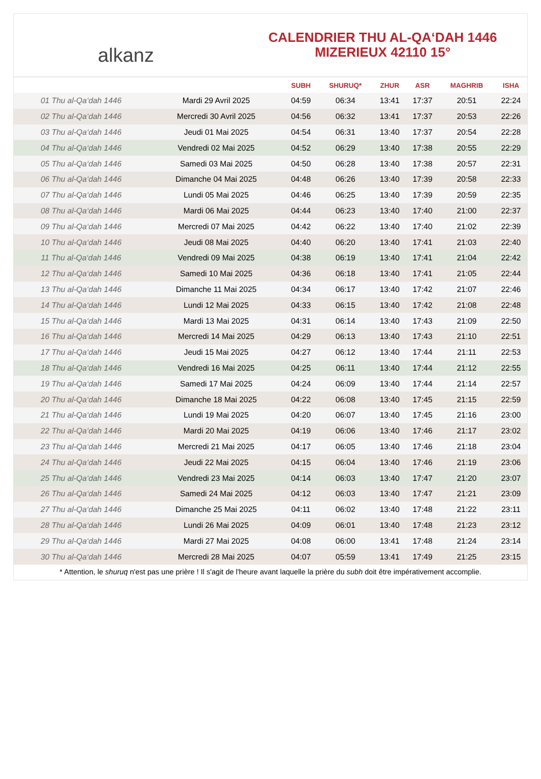alkanz
CALENDRIER THU AL-QA‘DAH 1446
MIZERIEUX 42110 15°
| | | SUBH | SHURUQ* | ZHUR | ASR | MAGHRIB | ISHA |
| --- | --- | --- | --- | --- | --- | --- | --- |
| 01 Thu al-Qa‘dah 1446 | Mardi 29 Avril 2025 | 04:59 | 06:34 | 13:41 | 17:37 | 20:51 | 22:24 |
| 02 Thu al-Qa‘dah 1446 | Mercredi 30 Avril 2025 | 04:56 | 06:32 | 13:41 | 17:37 | 20:53 | 22:26 |
| 03 Thu al-Qa‘dah 1446 | Jeudi 01 Mai 2025 | 04:54 | 06:31 | 13:40 | 17:37 | 20:54 | 22:28 |
| 04 Thu al-Qa‘dah 1446 | Vendredi 02 Mai 2025 | 04:52 | 06:29 | 13:40 | 17:38 | 20:55 | 22:29 |
| 05 Thu al-Qa‘dah 1446 | Samedi 03 Mai 2025 | 04:50 | 06:28 | 13:40 | 17:38 | 20:57 | 22:31 |
| 06 Thu al-Qa‘dah 1446 | Dimanche 04 Mai 2025 | 04:48 | 06:26 | 13:40 | 17:39 | 20:58 | 22:33 |
| 07 Thu al-Qa‘dah 1446 | Lundi 05 Mai 2025 | 04:46 | 06:25 | 13:40 | 17:39 | 20:59 | 22:35 |
| 08 Thu al-Qa‘dah 1446 | Mardi 06 Mai 2025 | 04:44 | 06:23 | 13:40 | 17:40 | 21:00 | 22:37 |
| 09 Thu al-Qa‘dah 1446 | Mercredi 07 Mai 2025 | 04:42 | 06:22 | 13:40 | 17:40 | 21:02 | 22:39 |
| 10 Thu al-Qa‘dah 1446 | Jeudi 08 Mai 2025 | 04:40 | 06:20 | 13:40 | 17:41 | 21:03 | 22:40 |
| 11 Thu al-Qa‘dah 1446 | Vendredi 09 Mai 2025 | 04:38 | 06:19 | 13:40 | 17:41 | 21:04 | 22:42 |
| 12 Thu al-Qa‘dah 1446 | Samedi 10 Mai 2025 | 04:36 | 06:18 | 13:40 | 17:41 | 21:05 | 22:44 |
| 13 Thu al-Qa‘dah 1446 | Dimanche 11 Mai 2025 | 04:34 | 06:17 | 13:40 | 17:42 | 21:07 | 22:46 |
| 14 Thu al-Qa‘dah 1446 | Lundi 12 Mai 2025 | 04:33 | 06:15 | 13:40 | 17:42 | 21:08 | 22:48 |
| 15 Thu al-Qa‘dah 1446 | Mardi 13 Mai 2025 | 04:31 | 06:14 | 13:40 | 17:43 | 21:09 | 22:50 |
| 16 Thu al-Qa‘dah 1446 | Mercredi 14 Mai 2025 | 04:29 | 06:13 | 13:40 | 17:43 | 21:10 | 22:51 |
| 17 Thu al-Qa‘dah 1446 | Jeudi 15 Mai 2025 | 04:27 | 06:12 | 13:40 | 17:44 | 21:11 | 22:53 |
| 18 Thu al-Qa‘dah 1446 | Vendredi 16 Mai 2025 | 04:25 | 06:11 | 13:40 | 17:44 | 21:12 | 22:55 |
| 19 Thu al-Qa‘dah 1446 | Samedi 17 Mai 2025 | 04:24 | 06:09 | 13:40 | 17:44 | 21:14 | 22:57 |
| 20 Thu al-Qa‘dah 1446 | Dimanche 18 Mai 2025 | 04:22 | 06:08 | 13:40 | 17:45 | 21:15 | 22:59 |
| 21 Thu al-Qa‘dah 1446 | Lundi 19 Mai 2025 | 04:20 | 06:07 | 13:40 | 17:45 | 21:16 | 23:00 |
| 22 Thu al-Qa‘dah 1446 | Mardi 20 Mai 2025 | 04:19 | 06:06 | 13:40 | 17:46 | 21:17 | 23:02 |
| 23 Thu al-Qa‘dah 1446 | Mercredi 21 Mai 2025 | 04:17 | 06:05 | 13:40 | 17:46 | 21:18 | 23:04 |
| 24 Thu al-Qa‘dah 1446 | Jeudi 22 Mai 2025 | 04:15 | 06:04 | 13:40 | 17:46 | 21:19 | 23:06 |
| 25 Thu al-Qa‘dah 1446 | Vendredi 23 Mai 2025 | 04:14 | 06:03 | 13:40 | 17:47 | 21:20 | 23:07 |
| 26 Thu al-Qa‘dah 1446 | Samedi 24 Mai 2025 | 04:12 | 06:03 | 13:40 | 17:47 | 21:21 | 23:09 |
| 27 Thu al-Qa‘dah 1446 | Dimanche 25 Mai 2025 | 04:11 | 06:02 | 13:40 | 17:48 | 21:22 | 23:11 |
| 28 Thu al-Qa‘dah 1446 | Lundi 26 Mai 2025 | 04:09 | 06:01 | 13:40 | 17:48 | 21:23 | 23:12 |
| 29 Thu al-Qa‘dah 1446 | Mardi 27 Mai 2025 | 04:08 | 06:00 | 13:41 | 17:48 | 21:24 | 23:14 |
| 30 Thu al-Qa‘dah 1446 | Mercredi 28 Mai 2025 | 04:07 | 05:59 | 13:41 | 17:49 | 21:25 | 23:15 |
* Attention, le shuruq n'est pas une prière ! Il s'agit de l'heure avant laquelle la prière du subh doit être impérativement accomplie.